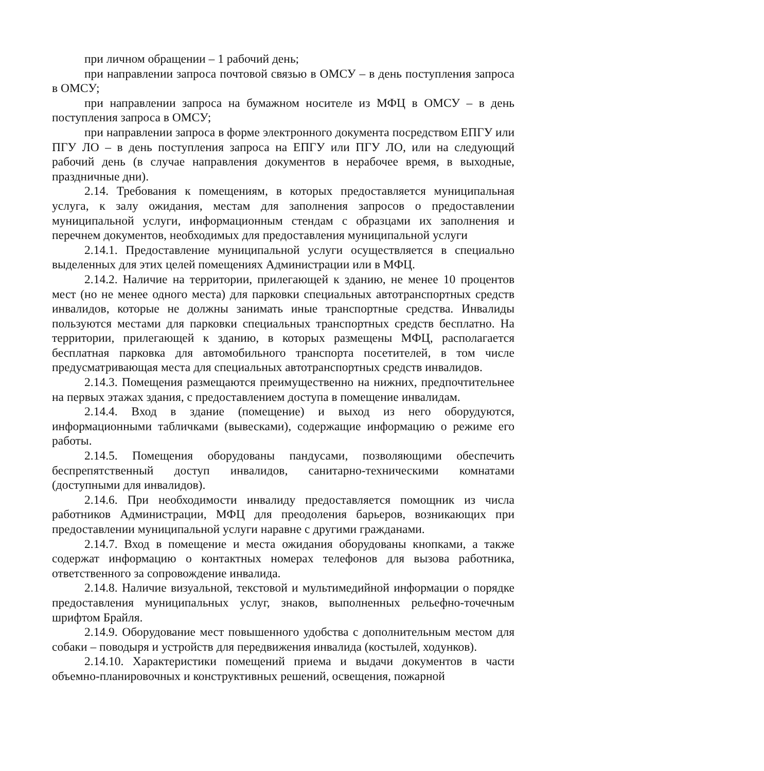при личном обращении – 1 рабочий день;
при направлении запроса почтовой связью в ОМСУ – в день поступления запроса в ОМСУ;
при направлении запроса на бумажном носителе из МФЦ в ОМСУ – в день поступления запроса в ОМСУ;
при направлении запроса в форме электронного документа посредством ЕПГУ или ПГУ ЛО – в день поступления запроса на ЕПГУ или ПГУ ЛО, или на следующий рабочий день (в случае направления документов в нерабочее время, в выходные, праздничные дни).
2.14. Требования к помещениям, в которых предоставляется муниципальная услуга, к залу ожидания, местам для заполнения запросов о предоставлении муниципальной услуги, информационным стендам с образцами их заполнения и перечнем документов, необходимых для предоставления муниципальной услуги
2.14.1. Предоставление муниципальной услуги осуществляется в специально выделенных для этих целей помещениях Администрации или в МФЦ.
2.14.2. Наличие на территории, прилегающей к зданию, не менее 10 процентов мест (но не менее одного места) для парковки специальных автотранспортных средств инвалидов, которые не должны занимать иные транспортные средства. Инвалиды пользуются местами для парковки специальных транспортных средств бесплатно. На территории, прилегающей к зданию, в которых размещены МФЦ, располагается бесплатная парковка для автомобильного транспорта посетителей, в том числе предусматривающая места для специальных автотранспортных средств инвалидов.
2.14.3. Помещения размещаются преимущественно на нижних, предпочтительнее на первых этажах здания, с предоставлением доступа в помещение инвалидам.
2.14.4. Вход в здание (помещение) и выход из него оборудуются, информационными табличками (вывесками), содержащие информацию о режиме его работы.
2.14.5. Помещения оборудованы пандусами, позволяющими обеспечить беспрепятственный доступ инвалидов, санитарно-техническими комнатами (доступными для инвалидов).
2.14.6. При необходимости инвалиду предоставляется помощник из числа работников Администрации, МФЦ для преодоления барьеров, возникающих при предоставлении муниципальной услуги наравне с другими гражданами.
2.14.7. Вход в помещение и места ожидания оборудованы кнопками, а также содержат информацию о контактных номерах телефонов для вызова работника, ответственного за сопровождение инвалида.
2.14.8. Наличие визуальной, текстовой и мультимедийной информации о порядке предоставления муниципальных услуг, знаков, выполненных рельефно-точечным шрифтом Брайля.
2.14.9. Оборудование мест повышенного удобства с дополнительным местом для собаки – поводыря и устройств для передвижения инвалида (костылей, ходунков).
2.14.10. Характеристики помещений приема и выдачи документов в части объемно-планировочных и конструктивных решений, освещения, пожарной